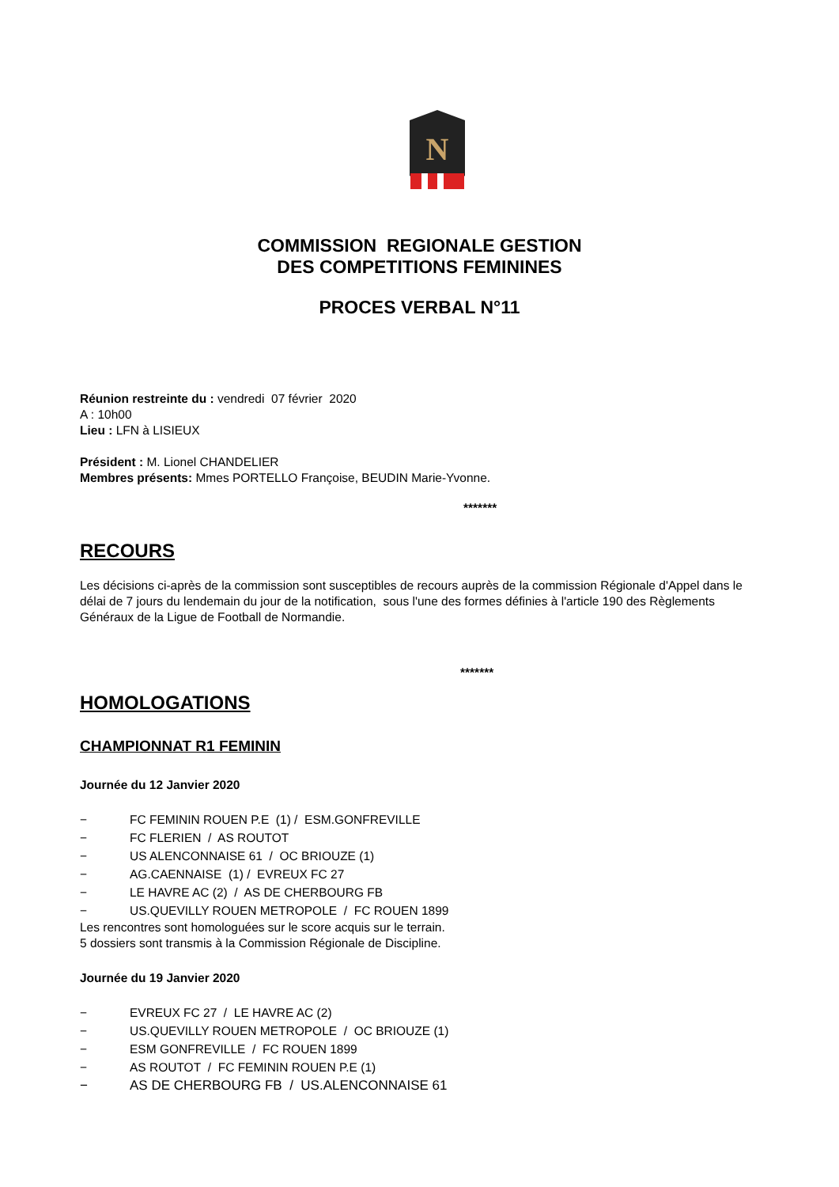N
COMMISSION REGIONALE GESTION
DES COMPETITIONS FEMININES
PROCES VERBAL N°11
Réunion restreinte du : vendredi 07 février 2020
A : 10h00
Lieu : LFN à LISIEUX
Président : M. Lionel CHANDELIER
Membres présents: Mmes PORTELLO Françoise, BEUDIN Marie-Yvonne.
*******
RECOURS
Les décisions ci-après de la commission sont susceptibles de recours auprès de la commission Régionale d'Appel dans le délai de 7 jours du lendemain du jour de la notification, sous l'une des formes définies à l'article 190 des Règlements Généraux de la Ligue de Football de Normandie.
*******
HOMOLOGATIONS
CHAMPIONNAT R1 FEMININ
Journée du 12 Janvier 2020
− FC FEMININ ROUEN P.E (1) / ESM.GONFREVILLE
− FC FLERIEN / AS ROUTOT
− US ALENCONNAISE 61 / OC BRIOUZE (1)
− AG.CAENNAISE (1) / EVREUX FC 27
− LE HAVRE AC (2) / AS DE CHERBOURG FB
− US.QUEVILLY ROUEN METROPOLE / FC ROUEN 1899
Les rencontres sont homologuées sur le score acquis sur le terrain.
5 dossiers sont transmis à la Commission Régionale de Discipline.
Journée du 19 Janvier 2020
− EVREUX FC 27 / LE HAVRE AC (2)
− US.QUEVILLY ROUEN METROPOLE / OC BRIOUZE (1)
− ESM GONFREVILLE / FC ROUEN 1899
− AS ROUTOT / FC FEMININ ROUEN P.E (1)
− AS DE CHERBOURG FB / US.ALENCONNAISE 61